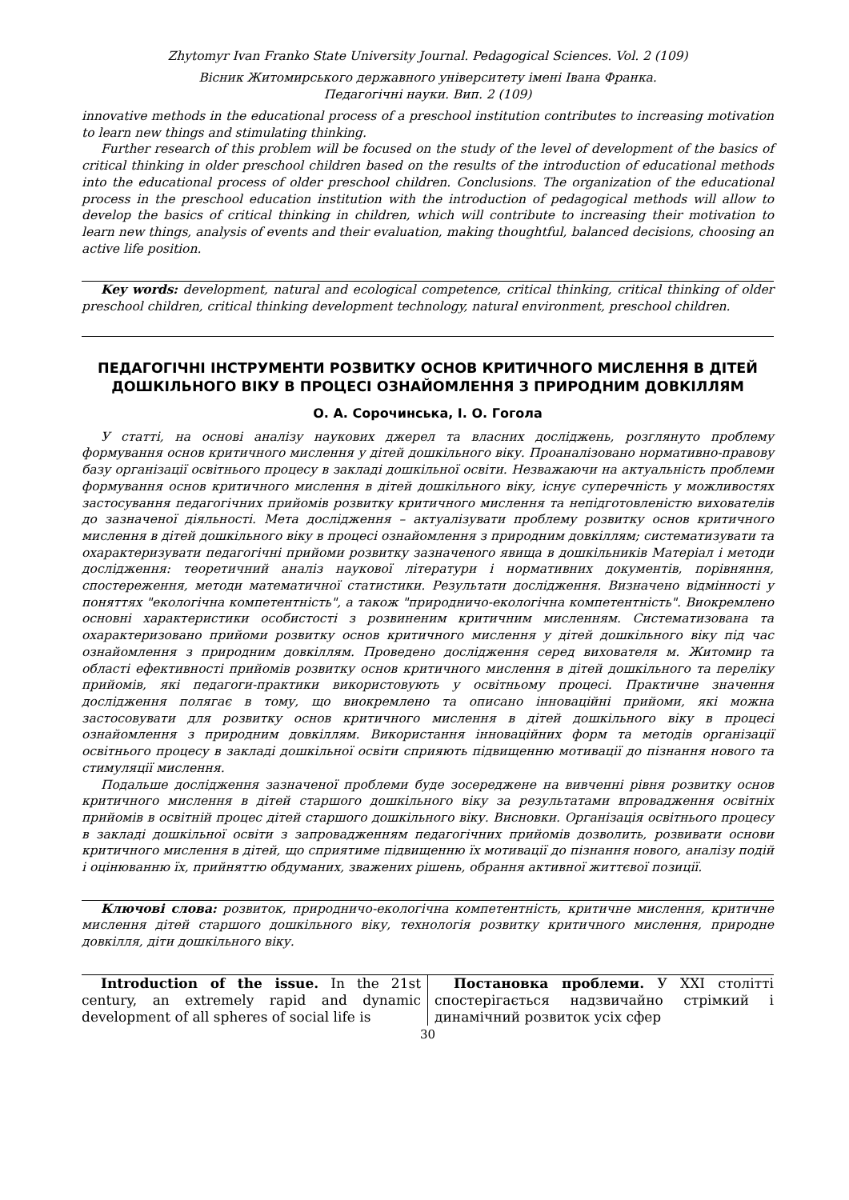Zhytomyr Ivan Franko State University Journal. Pedagogical Sciences. Vol. 2 (109)
Вісник Житомирського державного університету імені Івана Франка.
Педагогічні науки. Вип. 2 (109)
innovative methods in the educational process of a preschool institution contributes to increasing motivation to learn new things and stimulating thinking.
Further research of this problem will be focused on the study of the level of development of the basics of critical thinking in older preschool children based on the results of the introduction of educational methods into the educational process of older preschool children. Conclusions. The organization of the educational process in the preschool education institution with the introduction of pedagogical methods will allow to develop the basics of critical thinking in children, which will contribute to increasing their motivation to learn new things, analysis of events and their evaluation, making thoughtful, balanced decisions, choosing an active life position.
Key words: development, natural and ecological competence, critical thinking, critical thinking of older preschool children, critical thinking development technology, natural environment, preschool children.
ПЕДАГОГІЧНІ ІНСТРУМЕНТИ РОЗВИТКУ ОСНОВ КРИТИЧНОГО МИСЛЕННЯ В ДІТЕЙ ДОШКІЛЬНОГО ВІКУ В ПРОЦЕСІ ОЗНАЙОМЛЕННЯ З ПРИРОДНИМ ДОВКІЛЛЯМ
О. А. Сорочинська, І. О. Гогола
У статті, на основі аналізу наукових джерел та власних досліджень, розглянуто проблему формування основ критичного мислення у дітей дошкільного віку. Проаналізовано нормативно-правову базу організації освітнього процесу в закладі дошкільної освіти. Незважаючи на актуальність проблеми формування основ критичного мислення в дітей дошкільного віку, існує суперечність у можливостях застосування педагогічних прийомів розвитку критичного мислення та непідготовленістю вихователів до зазначеної діяльності. Мета дослідження – актуалізувати проблему розвитку основ критичного мислення в дітей дошкільного віку в процесі ознайомлення з природним довкіллям; систематизувати та охарактеризувати педагогічні прийоми розвитку зазначеного явища в дошкільників Матеріал і методи дослідження: теоретичний аналіз наукової літератури і нормативних документів, порівняння, спостереження, методи математичної статистики. Результати дослідження. Визначено відмінності у поняттях "екологічна компетентність", а також "природничо-екологічна компетентність". Виокремлено основні характеристики особистості з розвиненим критичним мисленням. Систематизована та охарактеризовано прийоми розвитку основ критичного мислення у дітей дошкільного віку під час ознайомлення з природним довкіллям. Проведено дослідження серед вихователя м. Житомир та області ефективності прийомів розвитку основ критичного мислення в дітей дошкільного та переліку прийомів, які педагоги-практики використовують у освітньому процесі. Практичне значення дослідження полягає в тому, що виокремлено та описано інноваційні прийоми, які можна застосовувати для розвитку основ критичного мислення в дітей дошкільного віку в процесі ознайомлення з природним довкіллям. Використання інноваційних форм та методів організації освітнього процесу в закладі дошкільної освіти сприяють підвищенню мотивації до пізнання нового та стимуляції мислення.
Подальше дослідження зазначеної проблеми буде зосереджене на вивченні рівня розвитку основ критичного мислення в дітей старшого дошкільного віку за результатами впровадження освітніх прийомів в освітній процес дітей старшого дошкільного віку. Висновки. Організація освітнього процесу в закладі дошкільної освіти з запровадженням педагогічних прийомів дозволить, розвивати основи критичного мислення в дітей, що сприятиме підвищенню їх мотивації до пізнання нового, аналізу подій і оцінюванню їх, прийняттю обдуманих, зважених рішень, обрання активної життєвої позиції.
Ключові слова: розвиток, природничо-екологічна компетентність, критичне мислення, критичне мислення дітей старшого дошкільного віку, технологія розвитку критичного мислення, природне довкілля, діти дошкільного віку.
Introduction of the issue. In the 21st century, an extremely rapid and dynamic development of all spheres of social life is
Постановка проблеми. У ХХІ столітті спостерігається надзвичайно стрімкий і динамічний розвиток усіх сфер
30